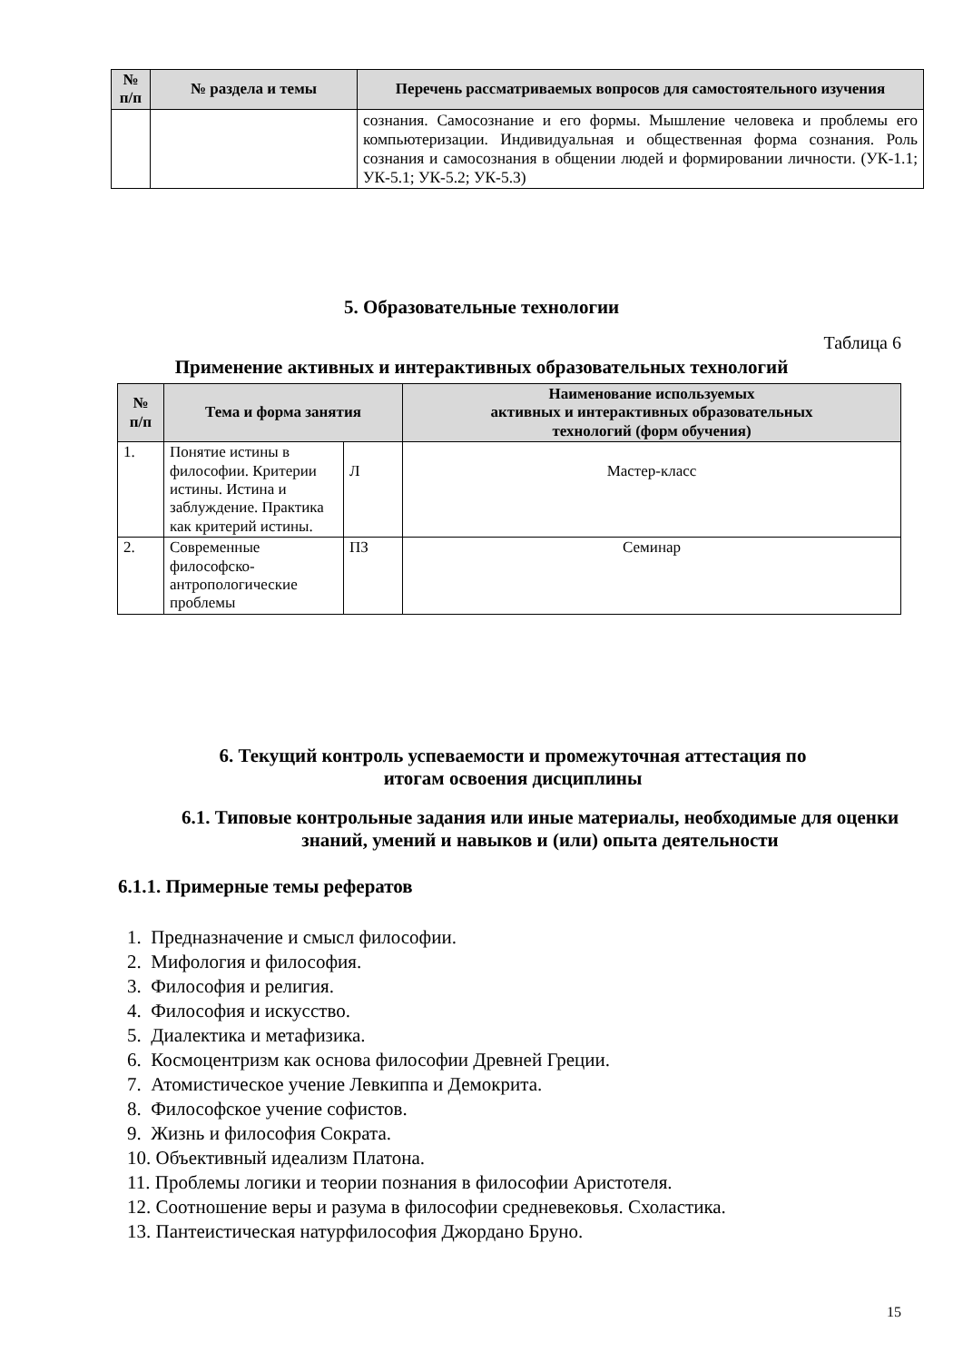| № п/п | № раздела и темы | Перечень рассматриваемых вопросов для самостоятельного изучения |
| --- | --- | --- |
| | | сознания. Самосознание и его формы. Мышление человека и проблемы его компьютеризации. Индивидуальная и общественная форма сознания. Роль сознания и самосознания в общении людей и формировании личности. (УК-1.1; УК-5.1; УК-5.2; УК-5.3) |
5. Образовательные технологии
Таблица 6
Применение активных и интерактивных образовательных технологий
| № п/п | Тема и форма занятия | | Наименование используемых активных и интерактивных образовательных технологий (форм обучения) |
| --- | --- | --- | --- |
| 1. | Понятие истины в философии. Критерии истины. Истина и заблуждение. Практика как критерий истины. | Л | Мастер-класс |
| 2. | Современные философско-антропологические проблемы | ПЗ | Семинар |
6. Текущий контроль успеваемости и промежуточная аттестация по
итогам освоения дисциплины
6.1. Типовые контрольные задания или иные материалы, необходимые для оценки знаний, умений и навыков и (или) опыта деятельности
6.1.1. Примерные темы рефератов
1. Предназначение и смысл философии.
2. Мифология и философия.
3. Философия и религия.
4. Философия и искусство.
5. Диалектика и метафизика.
6. Космоцентризм как основа философии Древней Греции.
7. Атомистическое учение Левкиппа и Демокрита.
8. Философское учение софистов.
9. Жизнь и философия Сократа.
10. Объективный идеализм Платона.
11. Проблемы логики и теории познания в философии Аристотеля.
12. Соотношение веры и разума в философии средневековья. Схоластика.
13. Пантеистическая натурфилософия Джордано Бруно.
15